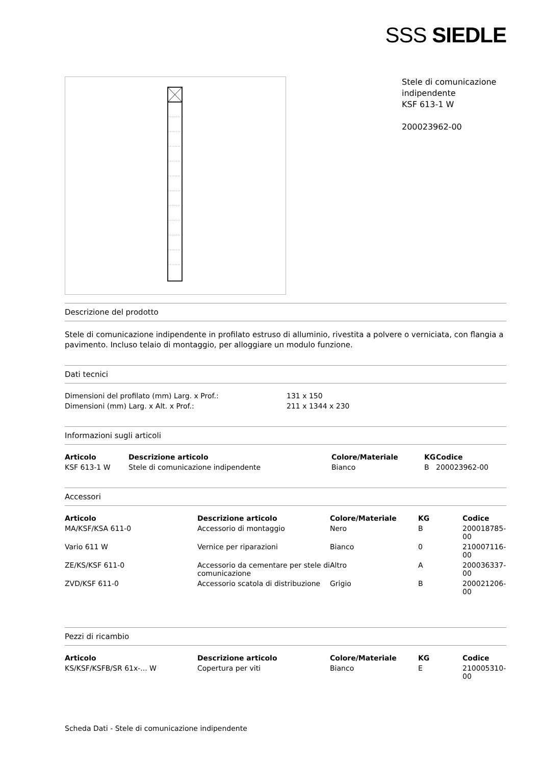SSS SIEDLE
Stele di comunicazione indipendente
KSF 613-1 W
200023962-00
Descrizione del prodotto
Stele di comunicazione indipendente in profilato estruso di alluminio, rivestita a polvere o verniciata, con flangia a pavimento. Incluso telaio di montaggio, per alloggiare un modulo funzione.
Dati tecnici
| Dimensioni del profilato (mm) Larg. x Prof.: | 131 x 150 |
| Dimensioni (mm) Larg. x Alt. x Prof.: | 211 x 1344 x 230 |
Informazioni sugli articoli
| Articolo | Descrizione articolo | Colore/Materiale | KG | Codice |
| --- | --- | --- | --- | --- |
| KSF 613-1 W | Stele di comunicazione indipendente | Bianco | B | 200023962-00 |
Accessori
| Articolo | Descrizione articolo | Colore/Materiale | KG | Codice |
| --- | --- | --- | --- | --- |
| MA/KSF/KSA 611-0 | Accessorio di montaggio | Nero | B | 200018785-00 |
| Vario 611 W | Vernice per riparazioni | Bianco | 0 | 210007116-00 |
| ZE/KS/KSF 611-0 | Accessorio da cementare per stele di comunicazione | Altro | A | 200036337-00 |
| ZVD/KSF 611-0 | Accessorio scatola di distribuzione | Grigio | B | 200021206-00 |
Pezzi di ricambio
| Articolo | Descrizione articolo | Colore/Materiale | KG | Codice |
| --- | --- | --- | --- | --- |
| KS/KSF/KSFB/SR 61x-... W | Copertura per viti | Bianco | E | 210005310-00 |
Scheda Dati - Stele di comunicazione indipendente